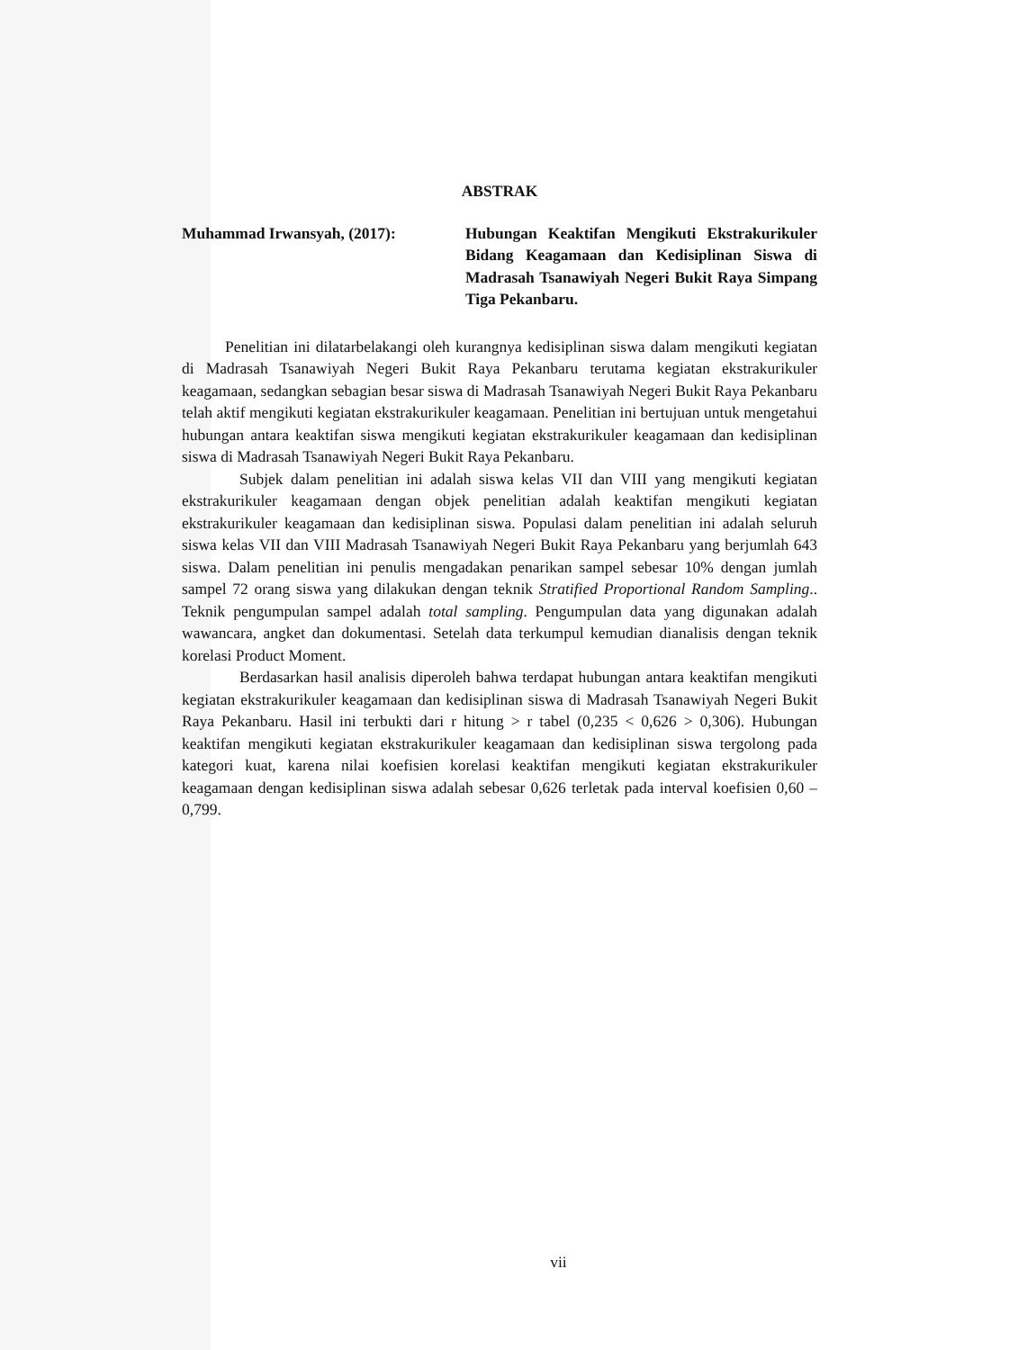ABSTRAK
Muhammad Irwansyah, (2017): Hubungan Keaktifan Mengikuti Ekstrakurikuler Bidang Keagamaan dan Kedisiplinan Siswa di Madrasah Tsanawiyah Negeri Bukit Raya Simpang Tiga Pekanbaru.
Penelitian ini dilatarbelakangi oleh kurangnya kedisiplinan siswa dalam mengikuti kegiatan di Madrasah Tsanawiyah Negeri Bukit Raya Pekanbaru terutama kegiatan ekstrakurikuler keagamaan, sedangkan sebagian besar siswa di Madrasah Tsanawiyah Negeri Bukit Raya Pekanbaru telah aktif mengikuti kegiatan ekstrakurikuler keagamaan. Penelitian ini bertujuan untuk mengetahui hubungan antara keaktifan siswa mengikuti kegiatan ekstrakurikuler keagamaan dan kedisiplinan siswa di Madrasah Tsanawiyah Negeri Bukit Raya Pekanbaru.
Subjek dalam penelitian ini adalah siswa kelas VII dan VIII yang mengikuti kegiatan ekstrakurikuler keagamaan dengan objek penelitian adalah keaktifan mengikuti kegiatan ekstrakurikuler keagamaan dan kedisiplinan siswa. Populasi dalam penelitian ini adalah seluruh siswa kelas VII dan VIII Madrasah Tsanawiyah Negeri Bukit Raya Pekanbaru yang berjumlah 643 siswa. Dalam penelitian ini penulis mengadakan penarikan sampel sebesar 10% dengan jumlah sampel 72 orang siswa yang dilakukan dengan teknik Stratified Proportional Random Sampling.. Teknik pengumpulan sampel adalah total sampling. Pengumpulan data yang digunakan adalah wawancara, angket dan dokumentasi. Setelah data terkumpul kemudian dianalisis dengan teknik korelasi Product Moment.
Berdasarkan hasil analisis diperoleh bahwa terdapat hubungan antara keaktifan mengikuti kegiatan ekstrakurikuler keagamaan dan kedisiplinan siswa di Madrasah Tsanawiyah Negeri Bukit Raya Pekanbaru. Hasil ini terbukti dari r hitung > r tabel (0,235 < 0,626 > 0,306). Hubungan keaktifan mengikuti kegiatan ekstrakurikuler keagamaan dan kedisiplinan siswa tergolong pada kategori kuat, karena nilai koefisien korelasi keaktifan mengikuti kegiatan ekstrakurikuler keagamaan dengan kedisiplinan siswa adalah sebesar 0,626 terletak pada interval koefisien 0,60 – 0,799.
vii